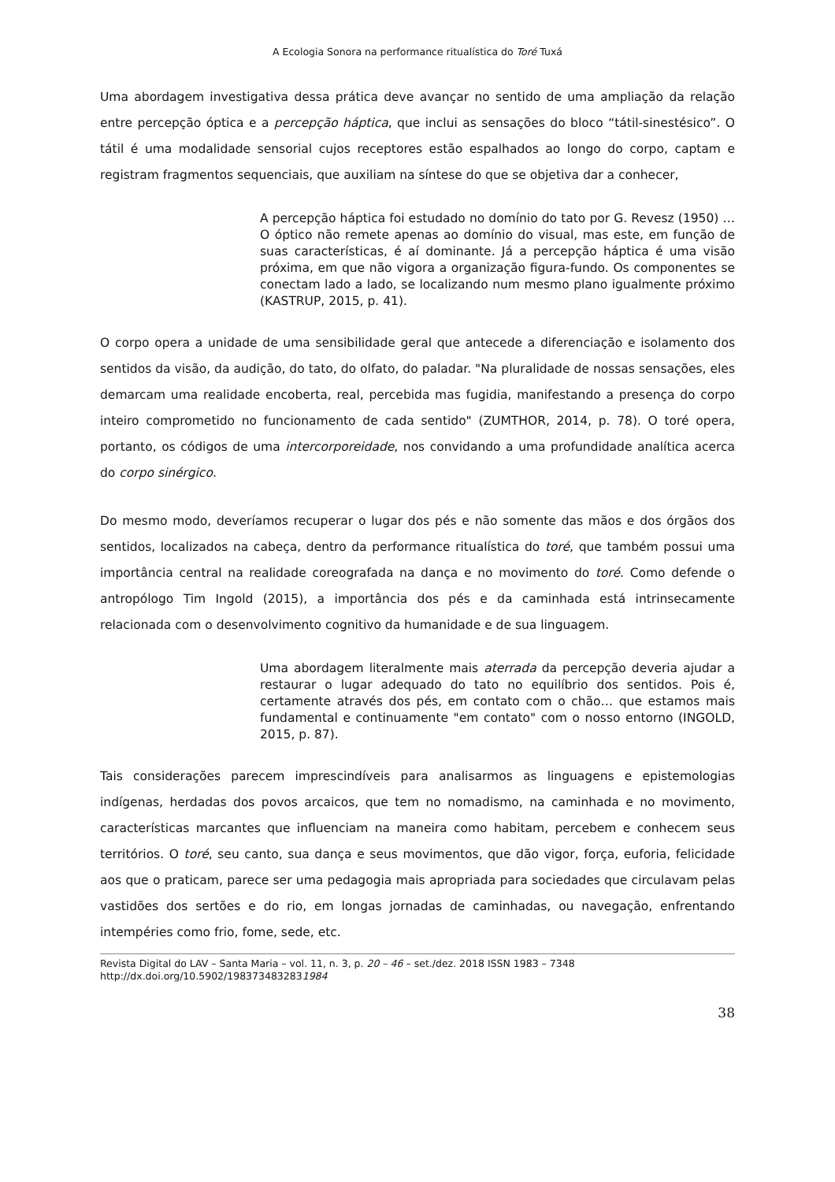A Ecologia Sonora na performance ritualística do Toré Tuxá
Uma abordagem investigativa dessa prática deve avançar no sentido de uma ampliação da relação entre percepção óptica e a percepção háptica, que inclui as sensações do bloco “tátil-sinestésico”. O tátil é uma modalidade sensorial cujos receptores estão espalhados ao longo do corpo, captam e registram fragmentos sequenciais, que auxiliam na síntese do que se objetiva dar a conhecer,
A percepção háptica foi estudado no domínio do tato por G. Revesz (1950) … O óptico não remete apenas ao domínio do visual, mas este, em função de suas características, é aí dominante. Já a percepção háptica é uma visão próxima, em que não vigora a organização figura-fundo. Os componentes se conectam lado a lado, se localizando num mesmo plano igualmente próximo (KASTRUP, 2015, p. 41).
O corpo opera a unidade de uma sensibilidade geral que antecede a diferenciação e isolamento dos sentidos da visão, da audição, do tato, do olfato, do paladar. "Na pluralidade de nossas sensações, eles demarcam uma realidade encoberta, real, percebida mas fugidia, manifestando a presença do corpo inteiro comprometido no funcionamento de cada sentido" (ZUMTHOR, 2014, p. 78). O toré opera, portanto, os códigos de uma intercorporeidade, nos convidando a uma profundidade analítica acerca do corpo sinérgico.
Do mesmo modo, deveríamos recuperar o lugar dos pés e não somente das mãos e dos órgãos dos sentidos, localizados na cabeça, dentro da performance ritualística do toré, que também possui uma importância central na realidade coreografada na dança e no movimento do toré. Como defende o antropólogo Tim Ingold (2015), a importância dos pés e da caminhada está intrinsecamente relacionada com o desenvolvimento cognitivo da humanidade e de sua linguagem.
Uma abordagem literalmente mais aterrada da percepção deveria ajudar a restaurar o lugar adequado do tato no equilíbrio dos sentidos. Pois é, certamente através dos pés, em contato com o chão… que estamos mais fundamental e continuamente "em contato" com o nosso entorno (INGOLD, 2015, p. 87).
Tais considerações parecem imprescindíveis para analisarmos as linguagens e epistemologias indígenas, herdadas dos povos arcaicos, que tem no nomadismo, na caminhada e no movimento, características marcantes que influenciam na maneira como habitam, percebem e conhecem seus territórios. O toré, seu canto, sua dança e seus movimentos, que dão vigor, força, euforia, felicidade aos que o praticam, parece ser uma pedagogia mais apropriada para sociedades que circulavam pelas vastidões dos sertões e do rio, em longas jornadas de caminhadas, ou navegação, enfrentando intempéries como frio, fome, sede, etc.
Revista Digital do LAV – Santa Maria – vol. 11, n. 3, p. 20 – 46 – set./dez. 2018 ISSN 1983 – 7348
http://dx.doi.org/10.5902/1983734832831984
38